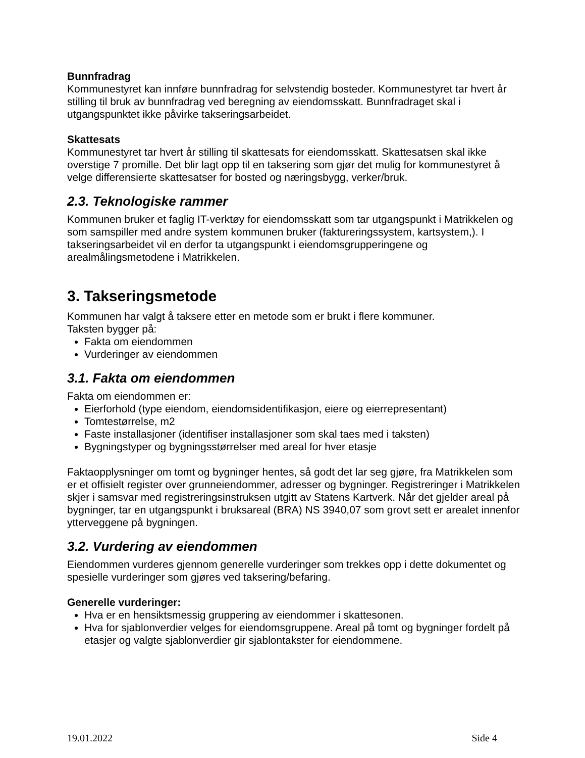Bunnfradrag
Kommunestyret kan innføre bunnfradrag for selvstendig bosteder. Kommunestyret tar hvert år stilling til bruk av bunnfradrag ved beregning av eiendomsskatt. Bunnfradraget skal i utgangspunktet ikke påvirke takseringsarbeidet.
Skattesats
Kommunestyret tar hvert år stilling til skattesats for eiendomsskatt. Skattesatsen skal ikke overstige 7 promille. Det blir lagt opp til en taksering som gjør det mulig for kommunestyret å velge differensierte skattesatser for bosted og næringsbygg, verker/bruk.
2.3. Teknologiske rammer
Kommunen bruker et faglig IT-verktøy for eiendomsskatt som tar utgangspunkt i Matrikkelen og som samspiller med andre system kommunen bruker (faktureringssystem, kartsystem,). I takseringsarbeidet vil en derfor ta utgangspunkt i eiendomsgrupperingene og arealmålingsmetodene i Matrikkelen.
3. Takseringsmetode
Kommunen har valgt å taksere etter en metode som er brukt i flere kommuner.
Taksten bygger på:
Fakta om eiendommen
Vurderinger av eiendommen
3.1. Fakta om eiendommen
Fakta om eiendommen er:
Eierforhold (type eiendom, eiendomsidentifikasjon, eiere og eierrepresentant)
Tomtestørrelse, m2
Faste installasjoner (identifiser installasjoner som skal taes med i taksten)
Bygningstyper og bygningsstørrelser med areal for hver etasje
Faktaopplysninger om tomt og bygninger hentes, så godt det lar seg gjøre, fra Matrikkelen som er et offisielt register over grunneiendommer, adresser og bygninger. Registreringer i Matrikkelen skjer i samsvar med registreringsinstruksen utgitt av Statens Kartverk. Når det gjelder areal på bygninger, tar en utgangspunkt i bruksareal (BRA) NS 3940,07 som grovt sett er arealet innenfor ytterveggene på bygningen.
3.2. Vurdering av eiendommen
Eiendommen vurderes gjennom generelle vurderinger som trekkes opp i dette dokumentet og spesielle vurderinger som gjøres ved taksering/befaring.
Generelle vurderinger:
Hva er en hensiktsmessig gruppering av eiendommer i skattesonen.
Hva for sjablonverdier velges for eiendomsgruppene. Areal på tomt og bygninger fordelt på etasjer og valgte sjablonverdier gir sjablontakster for eiendommene.
19.01.2022 Side 4